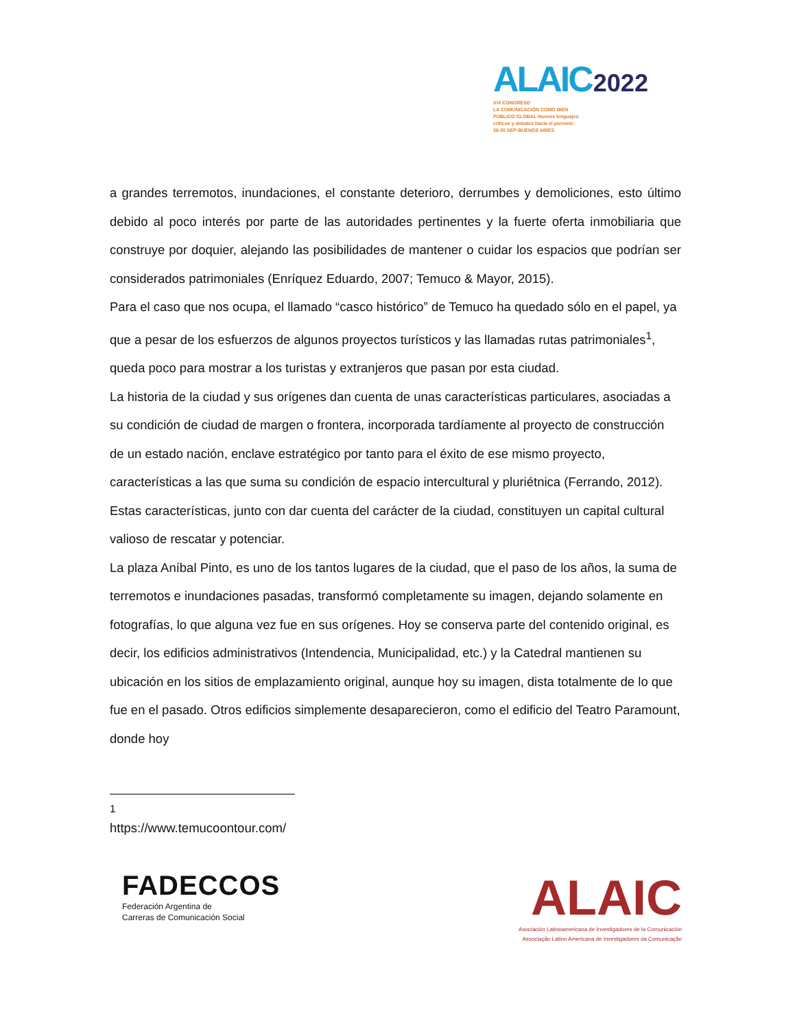ALAIC 2022
XVI CONGRESO
LA COMUNICACIÓN COMO BIEN
PÚBLICO GLOBAL Nuevos lenguajes
críticos y debates hacia el porvenir.
26-30 SEP-BUENOS AIRES
a grandes terremotos, inundaciones, el constante deterioro, derrumbes y demoliciones, esto último debido al poco interés por parte de las autoridades pertinentes y la fuerte oferta inmobiliaria que construye por doquier, alejando las posibilidades de mantener o cuidar los espacios que podrían ser considerados patrimoniales (Enríquez Eduardo, 2007; Temuco & Mayor, 2015).
Para el caso que nos ocupa, el llamado “casco histórico” de Temuco ha quedado sólo en el papel, ya que a pesar de los esfuerzos de algunos proyectos turísticos y las llamadas rutas patrimoniales<sup>1</sup>, queda poco para mostrar a los turistas y extranjeros que pasan por esta ciudad.
La historia de la ciudad y sus orígenes dan cuenta de unas características particulares, asociadas a su condición de ciudad de margen o frontera, incorporada tardíamente al proyecto de construcción de un estado nación, enclave estratégico por tanto para el éxito de ese mismo proyecto, características a las que suma su condición de espacio intercultural y pluriétnica (Ferrando, 2012). Estas características, junto con dar cuenta del carácter de la ciudad, constituyen un capital cultural valioso de rescatar y potenciar.
La plaza Aníbal Pinto, es uno de los tantos lugares de la ciudad, que el paso de los años, la suma de terremotos e inundaciones pasadas, transformó completamente su imagen, dejando solamente en fotografías, lo que alguna vez fue en sus orígenes. Hoy se conserva parte del contenido original, es decir, los edificios administrativos (Intendencia, Municipalidad, etc.) y la Catedral mantienen su ubicación en los sitios de emplazamiento original, aunque hoy su imagen, dista totalmente de lo que fue en el pasado. Otros edificios simplemente desaparecieron, como el edificio del Teatro Paramount, donde hoy
<sup>1</sup> https://www.temucoontour.com/
FADECCOS
Federación Argentina de
Carreras de Comunicación Social
ALAIC
Asociación Latinoamericana de Investigadores de la Comunicación
Associação Latino Americana de Investigadores da Comunicação